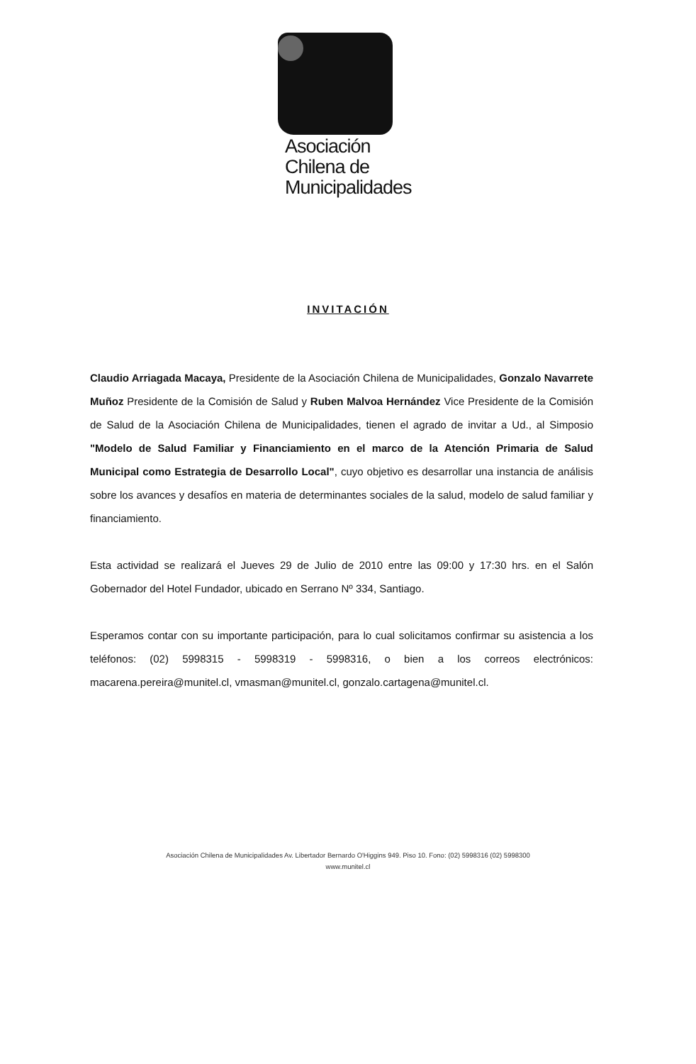Asociación
Chilena de
Municipalidades
INVITACIÓN
Claudio Arriagada Macaya, Presidente de la Asociación Chilena de Municipalidades, Gonzalo Navarrete Muñoz Presidente de la Comisión de Salud y Ruben Malvoa Hernández Vice Presidente de la Comisión de Salud de la Asociación Chilena de Municipalidades, tienen el agrado de invitar a Ud., al Simposio "Modelo de Salud Familiar y Financiamiento en el marco de la Atención Primaria de Salud Municipal como Estrategia de Desarrollo Local", cuyo objetivo es desarrollar una instancia de análisis sobre los avances y desafíos en materia de determinantes sociales de la salud, modelo de salud familiar y financiamiento.
Esta actividad se realizará el Jueves 29 de Julio de 2010 entre las 09:00 y 17:30 hrs. en el Salón Gobernador del Hotel Fundador, ubicado en Serrano Nº 334, Santiago.
Esperamos contar con su importante participación, para lo cual solicitamos confirmar su asistencia a los teléfonos: (02) 5998315 - 5998319 - 5998316, o bien a los correos electrónicos: macarena.pereira@munitel.cl, vmasman@munitel.cl, gonzalo.cartagena@munitel.cl.
Asociación Chilena de Municipalidades Av. Libertador Bernardo O'Higgins 949. Piso 10. Fono: (02) 5998316 (02) 5998300
www.munitel.cl